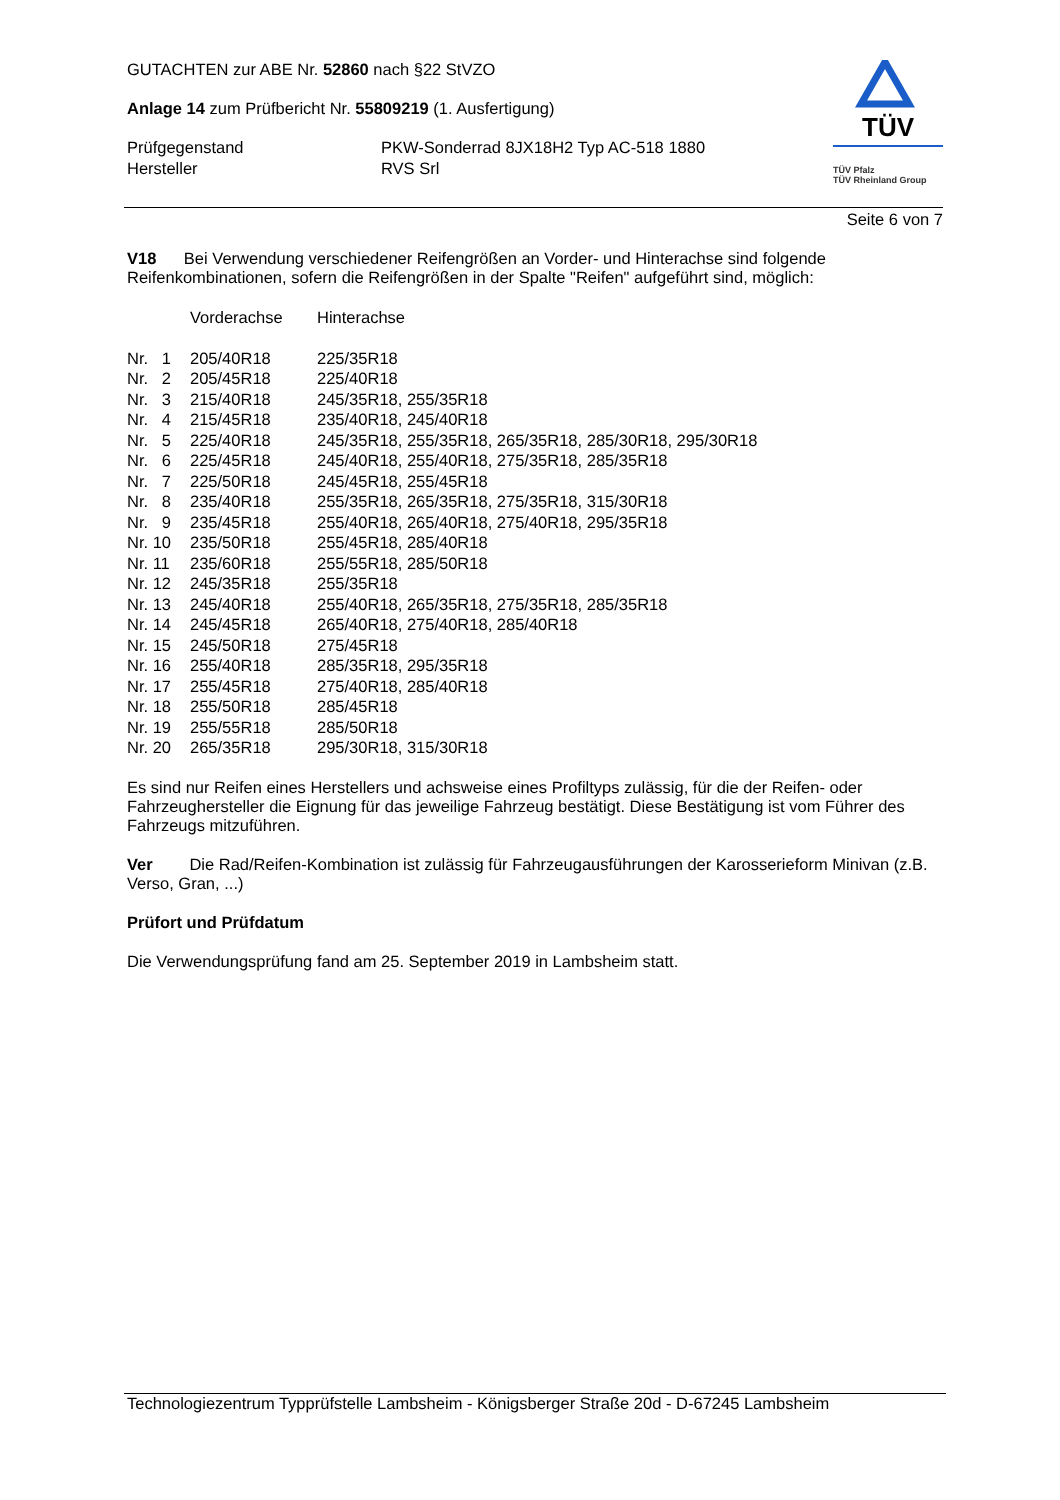GUTACHTEN zur ABE Nr. 52860 nach §22 StVZO
Anlage 14 zum Prüfbericht Nr. 55809219 (1. Ausfertigung)
| Prüfgegenstand | PKW-Sonderrad 8JX18H2 Typ AC-518 1880 |
| Hersteller | RVS Srl |
TÜV
TÜV Pfalz
TÜV Rheinland Group
Seite 6 von 7
V18 Bei Verwendung verschiedener Reifengrößen an Vorder- und Hinterachse sind folgende Reifenkombinationen, sofern die Reifengrößen in der Spalte "Reifen" aufgeführt sind, möglich:
| | Vorderachse | Hinterachse |
| Nr. 1 | 205/40R18 | 225/35R18 |
| Nr. 2 | 205/45R18 | 225/40R18 |
| Nr. 3 | 215/40R18 | 245/35R18, 255/35R18 |
| Nr. 4 | 215/45R18 | 235/40R18, 245/40R18 |
| Nr. 5 | 225/40R18 | 245/35R18, 255/35R18, 265/35R18, 285/30R18, 295/30R18 |
| Nr. 6 | 225/45R18 | 245/40R18, 255/40R18, 275/35R18, 285/35R18 |
| Nr. 7 | 225/50R18 | 245/45R18, 255/45R18 |
| Nr. 8 | 235/40R18 | 255/35R18, 265/35R18, 275/35R18, 315/30R18 |
| Nr. 9 | 235/45R18 | 255/40R18, 265/40R18, 275/40R18, 295/35R18 |
| Nr. 10 | 235/50R18 | 255/45R18, 285/40R18 |
| Nr. 11 | 235/60R18 | 255/55R18, 285/50R18 |
| Nr. 12 | 245/35R18 | 255/35R18 |
| Nr. 13 | 245/40R18 | 255/40R18, 265/35R18, 275/35R18, 285/35R18 |
| Nr. 14 | 245/45R18 | 265/40R18, 275/40R18, 285/40R18 |
| Nr. 15 | 245/50R18 | 275/45R18 |
| Nr. 16 | 255/40R18 | 285/35R18, 295/35R18 |
| Nr. 17 | 255/45R18 | 275/40R18, 285/40R18 |
| Nr. 18 | 255/50R18 | 285/45R18 |
| Nr. 19 | 255/55R18 | 285/50R18 |
| Nr. 20 | 265/35R18 | 295/30R18, 315/30R18 |
Es sind nur Reifen eines Herstellers und achsweise eines Profiltyps zulässig, für die der Reifen- oder Fahrzeughersteller die Eignung für das jeweilige Fahrzeug bestätigt. Diese Bestätigung ist vom Führer des Fahrzeugs mitzuführen.
Ver Die Rad/Reifen-Kombination ist zulässig für Fahrzeugausführungen der Karosserieform Minivan (z.B. Verso, Gran, ...)
Prüfort und Prüfdatum
Die Verwendungsprüfung fand am 25. September 2019 in Lambsheim statt.
Technologiezentrum Typprüfstelle Lambsheim - Königsberger Straße 20d - D-67245 Lambsheim